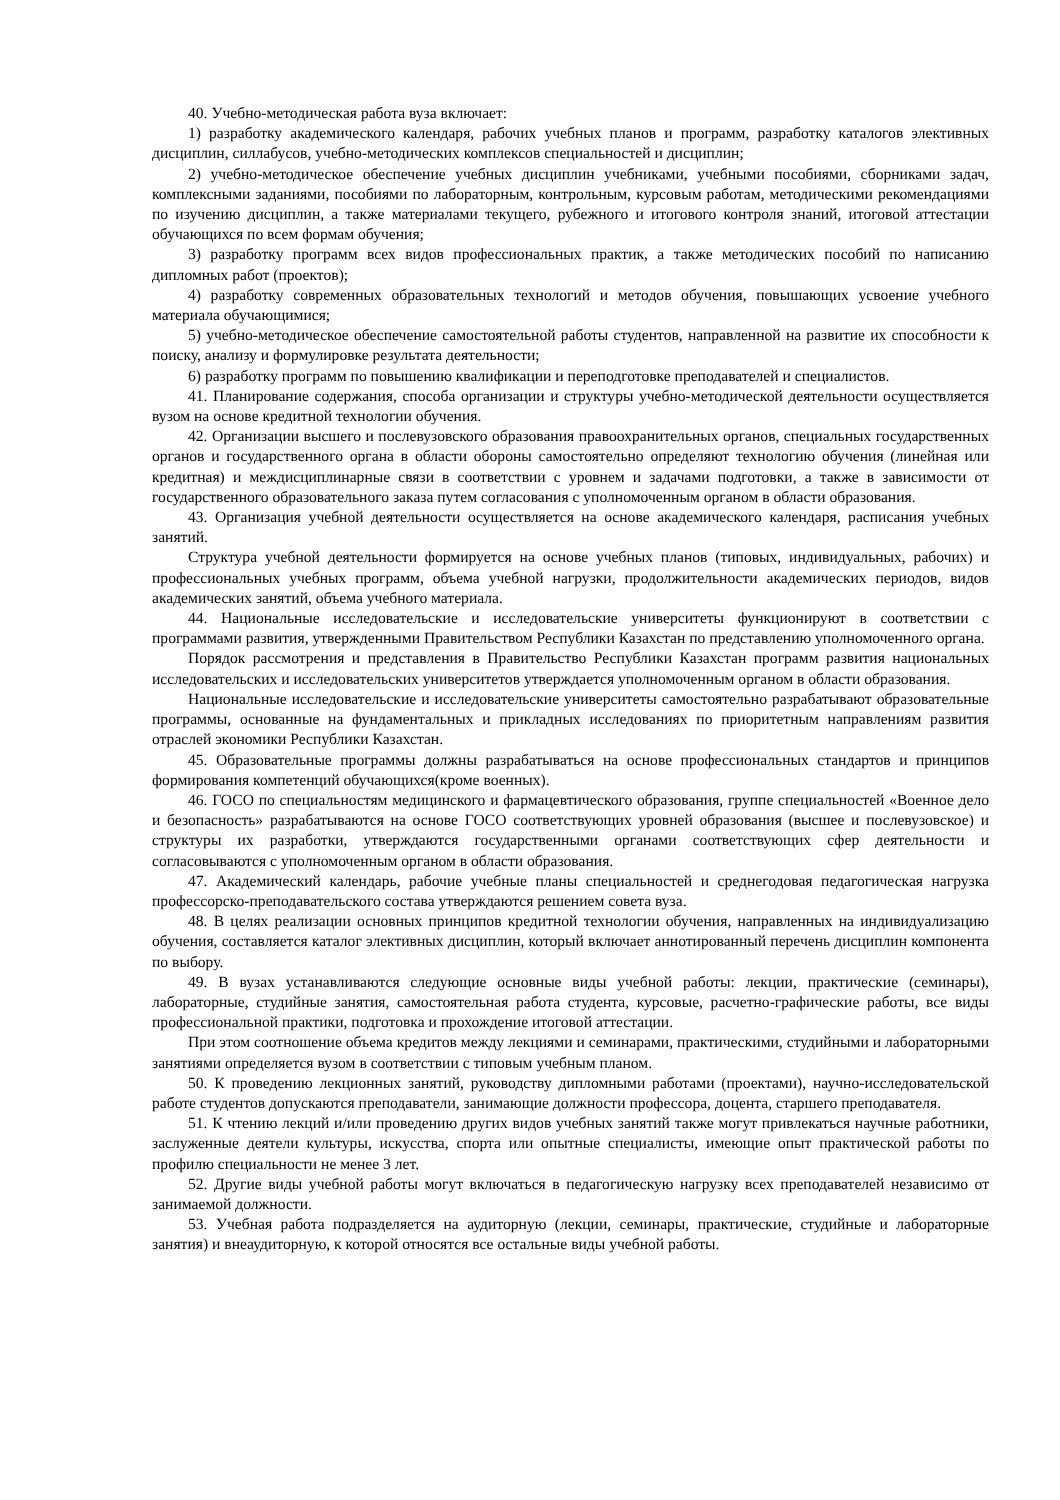40. Учебно-методическая работа вуза включает:
1) разработку академического календаря, рабочих учебных планов и программ, разработку каталогов элективных дисциплин, силлабусов, учебно-методических комплексов специальностей и дисциплин;
2) учебно-методическое обеспечение учебных дисциплин учебниками, учебными пособиями, сборниками задач, комплексными заданиями, пособиями по лабораторным, контрольным, курсовым работам, методическими рекомендациями по изучению дисциплин, а также материалами текущего, рубежного и итогового контроля знаний, итоговой аттестации обучающихся по всем формам обучения;
3) разработку программ всех видов профессиональных практик, а также методических пособий по написанию дипломных работ (проектов);
4) разработку современных образовательных технологий и методов обучения, повышающих усвоение учебного материала обучающимися;
5) учебно-методическое обеспечение самостоятельной работы студентов, направленной на развитие их способности к поиску, анализу и формулировке результата деятельности;
6) разработку программ по повышению квалификации и переподготовке преподавателей и специалистов.
41. Планирование содержания, способа организации и структуры учебно-методической деятельности осуществляется вузом на основе кредитной технологии обучения.
42. Организации высшего и послевузовского образования правоохранительных органов, специальных государственных органов и государственного органа в области обороны самостоятельно определяют технологию обучения (линейная или кредитная) и междисциплинарные связи в соответствии с уровнем и задачами подготовки, а также в зависимости от государственного образовательного заказа путем согласования с уполномоченным органом в области образования.
43. Организация учебной деятельности осуществляется на основе академического календаря, расписания учебных занятий.
Структура учебной деятельности формируется на основе учебных планов (типовых, индивидуальных, рабочих) и профессиональных учебных программ, объема учебной нагрузки, продолжительности академических периодов, видов академических занятий, объема учебного материала.
44. Национальные исследовательские и исследовательские университеты функционируют в соответствии с программами развития, утвержденными Правительством Республики Казахстан по представлению уполномоченного органа.
Порядок рассмотрения и представления в Правительство Республики Казахстан программ развития национальных исследовательских и исследовательских университетов утверждается уполномоченным органом в области образования.
Национальные исследовательские и исследовательские университеты самостоятельно разрабатывают образовательные программы, основанные на фундаментальных и прикладных исследованиях по приоритетным направлениям развития отраслей экономики Республики Казахстан.
45. Образовательные программы должны разрабатываться на основе профессиональных стандартов и принципов формирования компетенций обучающихся(кроме военных).
46. ГОСО по специальностям медицинского и фармацевтического образования, группе специальностей «Военное дело и безопасность» разрабатываются на основе ГОСО соответствующих уровней образования (высшее и послевузовское) и структуры их разработки, утверждаются государственными органами соответствующих сфер деятельности и согласовываются с уполномоченным органом в области образования.
47. Академический календарь, рабочие учебные планы специальностей и среднегодовая педагогическая нагрузка профессорско-преподавательского состава утверждаются решением совета вуза.
48. В целях реализации основных принципов кредитной технологии обучения, направленных на индивидуализацию обучения, составляется каталог элективных дисциплин, который включает аннотированный перечень дисциплин компонента по выбору.
49. В вузах устанавливаются следующие основные виды учебной работы: лекции, практические (семинары), лабораторные, студийные занятия, самостоятельная работа студента, курсовые, расчетно-графические работы, все виды профессиональной практики, подготовка и прохождение итоговой аттестации.
При этом соотношение объема кредитов между лекциями и семинарами, практическими, студийными и лабораторными занятиями определяется вузом в соответствии с типовым учебным планом.
50. К проведению лекционных занятий, руководству дипломными работами (проектами), научно-исследовательской работе студентов допускаются преподаватели, занимающие должности профессора, доцента, старшего преподавателя.
51. К чтению лекций и/или проведению других видов учебных занятий также могут привлекаться научные работники, заслуженные деятели культуры, искусства, спорта или опытные специалисты, имеющие опыт практической работы по профилю специальности не менее 3 лет.
52. Другие виды учебной работы могут включаться в педагогическую нагрузку всех преподавателей независимо от занимаемой должности.
53. Учебная работа подразделяется на аудиторную (лекции, семинары, практические, студийные и лабораторные занятия) и внеаудиторную, к которой относятся все остальные виды учебной работы.